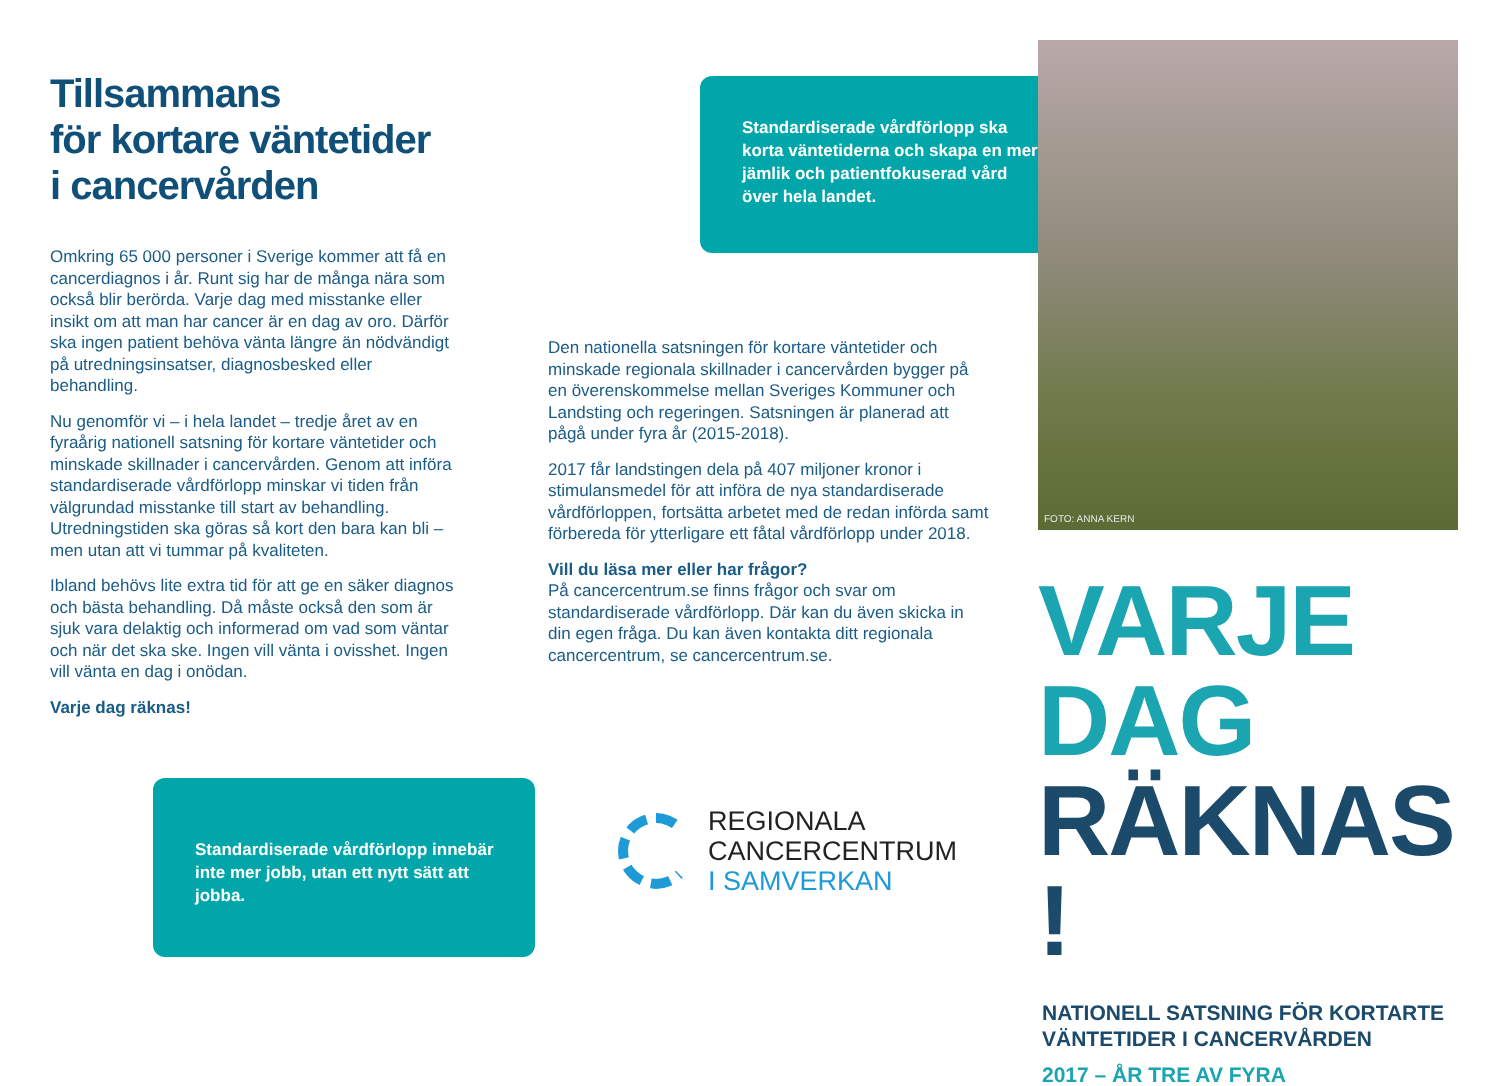Tillsammans
för kortare väntetider
i cancervården
Omkring 65 000 personer i Sverige kommer att få en cancerdiagnos i år. Runt sig har de många nära som också blir berörda. Varje dag med misstanke eller insikt om att man har cancer är en dag av oro. Därför ska ingen patient behöva vänta längre än nödvändigt på utredningsinsatser, diagnosbesked eller behandling.
Nu genomför vi – i hela landet – tredje året av en fyraårig nationell satsning för kortare väntetider och minskade skillnader i cancervården. Genom att införa standardiserade vårdförlopp minskar vi tiden från välgrundad misstanke till start av behandling. Utredningstiden ska göras så kort den bara kan bli – men utan att vi tummar på kvaliteten.
Ibland behövs lite extra tid för att ge en säker diagnos och bästa behandling. Då måste också den som är sjuk vara delaktig och informerad om vad som väntar och när det ska ske. Ingen vill vänta i ovisshet. Ingen vill vänta en dag i onödan.
Varje dag räknas!
Standardiserade vårdförlopp innebär inte mer jobb, utan ett nytt sätt att jobba.
Standardiserade vårdförlopp ska korta väntetiderna och skapa en mer jämlik och patientfokuserad vård över hela landet.
Den nationella satsningen för kortare väntetider och minskade regionala skillnader i cancervården bygger på en överenskommelse mellan Sveriges Kommuner och Landsting och regeringen. Satsningen är planerad att pågå under fyra år (2015-2018).
2017 får landstingen dela på 407 miljoner kronor i stimulansmedel för att införa de nya standardiserade vårdförloppen, fortsätta arbetet med de redan införda samt förbereda för ytterligare ett fåtal vårdförlopp under 2018.
Vill du läsa mer eller har frågor?
På cancercentrum.se finns frågor och svar om standardiserade vårdförlopp. Där kan du även skicka in din egen fråga. Du kan även kontakta ditt regionala cancercentrum, se cancercentrum.se.
REGIONALA
CANCERCENTRUM
I SAMVERKAN
FOTO: ANNA KERN
VARJE DAG
RÄKNAS !
NATIONELL SATSNING FÖR KORTARTE VÄNTETIDER I CANCERVÅRDEN
2017 – ÅR TRE AV FYRA